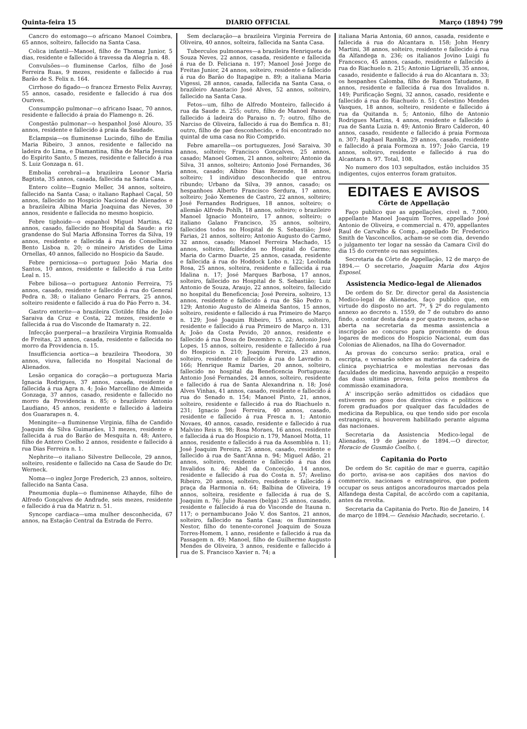Quinta-feira 15 DIARIO OFFICIAL Março (1894) 799
Cancro do estomago—o africano Manoel Coimbra, 65 annos, solteiro, fallecido na Santa Casa.
Colica infantil—Manoel, filho de Thomaz Junior, 5 dias, residente e fallecido á travessa da Alegria n. 48.
Convulsões—o fluminense Carlos, filho de José Ferreira Ruas, 9 mezes, residente e fallecido á rua Barão de S. Felix n. 164.
Cirrhose do figado—o francez Ernesto Felix Auvray, 55 annos, casado, residente e fallecido á rua dos Ourives.
Consumpção pulmonar—o africano Isaac, 70 annos, residente e fallecido á praia do Flamengo n. 26.
Congestão pulmonar—o hespanhol José Alouro, 35 annos, residente e fallecido á praia da Saudade.
Eclampsia—os fluminense Lucindo, filho de Emilia Maria Ribeiro, 3 annos, residente e fallecido na ladeira do Lima, e Diamantina, filha de Maria Jesuina do Espirito Santo, 5 mezes, residente e fallecido á rua S. Luiz Gonzaga n. 61.
Embolia cerebral—a brazileira Leonor Maria Baptista, 35 annos, casada, fallecida na Santa Casa.
Entero colite—Eugnio Meller, 34 annos, solteiro, fallecido na Santa Casa; o italiano Raphael Caçal, 50 annos, fallecido no Hospicio Nacional de Alienados e a brazileira Albina Maria Joaquina das Neves, 30 annos, residente e fallecida no mesmo hospicio.
Febre tiphoide—o espanhol Miguel Martins, 42 annos, casado, fallecido no Hospital da Saude: a rio grandense do Sul Maria Affonsina Torres da Silva, 19 annos, residente e fallecida á rua do Conselheiro Bento Lisboa n. 20; o mineiro Aristides de Lima Ornellas, 40 annos, fallecido no Hospicio da Saude.
Febre perniciosa—o portuguez João Maria dos Santos, 10 annos, residente e fallecido á rua Leite Leal n. 15.
Febre biliosa—o portuguez Antonio Ferreira, 75 annos, casado, residente e fallecido á rua do General Pedra n. 38; o italiano Genaro Ferrars, 25 annos, solteiro residente e fallecido á rua do Páo Ferro n. 34.
Gastro enterite—a brazileira Clotilde filha de João Saraiva da Cruz e Costa, 22 mezes, residente e fallecida á rua do Visconde de Itamaraty n. 22.
Infecção puerperal—a brazileira Virginia Romualda de Freitas, 23 annos, casada, residente e fallecida no morro da Providencia n. 15.
Insufficiencia aortica—a brazileira Theodora, 30 annos, viuva, fallecida no Hospital Nacional de Alienados.
Lesão organica do coração—a portugueza Maria Ignacia Rodrigues, 37 annos, casada, residente e fallecida á rua Agra n. 4; João Marcellino de Almeida Gonzaga, 37 annos, casado, residente e fallecido no morro da Providencia n. 85; o brazileiro Antonio Laudiano, 45 annos, residente e fallecido á ladeira dos Guararapes n. 4.
Meningite—a fluminense Virginia, filha de Candido Joaquim da Silva Guimarães, 13 mezes, residente e fallecida á rua do Barão de Mesquita n. 48; Antero, filho de Antero Coelho 2 annos, residente e fallecido á rua Dias Ferreira n. 1.
Nephrite—o italiano Silvestre Dellecole, 29 annos, solteiro, residente e fallecido na Casa de Saude do Dr. Werneck.
Noma—o inglez Jorge Frederich, 23 annos, solteiro, fallecido na Santa Casa.
Pneumonia dupla—o fluminense Athayde, filho de Alfredo Gonçalves de Andrade, seis mezes, residente e fallecido á rua da Matriz n. 51.
Syncope cardiaca—uma mulher desconhecida, 67 annos, na Estação Central da Estrada de Ferro.
Sem declaração—a brazileira Virginia Ferreira de Oliveira, 40 annos, solteira, fallecida na Santa Casa.
Tuberculos pulmonares—a brazileira Henriqueta de Souza Neves, 22 annos, casada, residente e fallecida á rua de D. Feliciana n. 197; Manoel José Jorge de Freitas Junior, 24 annos, solteiro, residente e fallecido á rua do Barão do Itapagipe n. 89; a italiana Maria Vigessi, 28 annos, casada, fallecida na Santa Casa, o brazileiro Anastacio José Alves, 52 annos, solteiro, fallecido na Santa Casa.
Fetos—um, filho de Alfredo Monteiro, fallecido á rua da Saude n. 255; outro, filho de Manoel Passos, fallecido á ladeira do Paraiso n. 7; outro, filho de Narciso de Oliveira, fallecido á rua do Bemfica n. 81; outro, filho de pae desconhecido, e foi encontrado no quintal de uma casa no Rio Comprido.
Febre amarella—os portuguezes, José Saraiva, 30 annos, solteiro; Francisco Gonçalves, 25 annos, casado; Manoel Gomes, 21 annos, solteiro; Antonio da Silva, 31 annos, solteiro; Antonio José Fernandes, 36 annos, casado; Albino Dias Rezende, 18 annos, solteiro; 1 individuo desconhecido que entrou ribundo; Urbano da Silva, 39 annos, casado; os hespanhoes Alberto Francisco Serdura, 17 annos, solteiro; João Xemenes de Castro, 22 annos, solteiro; José Fernandes Rodrigues, 18 annos, solteiro; o allemão Alfredo Pohlh, 18 annos, solteiro; o brazileiro Manoel Ignacio Monteiro, 17 annos, solteiro; o italiano Galano Francisco, 35 annos, solteiro, fallecidos todos no Hospital de S. Sebastião; José Farias, 21 annos, solteiro; Antonio Augusto do Carmo, 32 annos, casado; Manoel Ferreira Machado, 15 annos, solteiro, fallecidos no Hospital do Carmo; Maria do Carmo Duarte, 25 annos, casada, residente e fallecida á rua do Hoddock Lobo n. 122; Leolinda Rosa, 25 annos, solteira, residente e fallecida á rua Idalina n. 17; José Marques Barbosa, 17 annos, solteiro, fallecido no Hospital de S. Sebastião; Luiz Antonio de Souza, Araujo, 22 annos, solteiro, fallecido no hospital du Beneficencia; José Pereira, solteiro, 13 annos, residente e fallecido á rua de São Pedro n. 129; Antonio Augusto de Almeida Santos, 15 annos, solteiro, residente e fallecido á rua Primeiro de Março n. 129; José Joaquim Ribeiro, 15 annos, solteiro, residente e fallecido á rua Primeiro de Março n. 131 A; João da Costa Pevido, 20 annos, residente e fallecido á rua Dous de Dezembro n. 22; Antonio José Lopes, 15 annos, solteiro, residente e fallecido á rua do Hospicio n. 210; Joaquim Pereira, 23 annos, solteiro, residente e fallecido á rua do Lavradio n. 166; Henrique Ramiz Daries, 20 annos, solteiro, fallecido no hospital da Beneficencia Portugueza; Antonio José Fernandes, 24 annos, solteiro, residente e fallecido á rua de Santa Alexandrina n. 18; José Alves Vinhas, 41 annos, casado, residente e fallecido á rua do Senado n. 154; Manoel Pinto, 21, annos, solteiro, residente e fallecido á rua do Riachuelo n. 231; Ignacio José Ferreira, 40 annos, casado, residente e fallecido á rua Fresca n. 1; Antonio Novaes, 40 annos, casado, residente e fallecido á rua Malvino Reis n. 98; Rosa Moraes, 16 annos, residente e fallecida á rua do Hospicio n. 179, Manoel Motta, 11 annos, residente e fallecido á rua da Assembléa n. 11; José Joaquim Pereira, 25 annos, casado, residente e fallecido á rua de Sant'Anna n. 94; Miguel Adão, 21 annos, solteiro, residente e fallecido á rua dos Invalidos n. 46; Abel da Conceição, 14 annos, residente e fallecido á rua do Costa n. 57; Avelino Ribeiro, 20 annos, solteiro, residente e fallecido á praça da Harmonia n. 64; Balbina de Oliveira, 19 annos, solteira, residente e fallecida á rua de S. Joaquim n. 76; Julie Roanes (belga) 25 annos, casado, residente e fallecido á rua do Visconde de Itauna n. 117; o pernambucano João V. dos Santos, 21 annos, solteiro, fallecido na Santa Casa; os fluminenses Nestor, filho do tenente-coronel Joaquim de Souza Torres-Homem, 1 anno, residente e fallecido á rua da Passagem n. 49; Manoel, filho de Guilherme Augusto Mendes de Oliveira, 3 annos, residente e fallecido á rua de S. Francisco Xavier n. 74; a
italiana Maria Antonia, 60 annos, casada, residente e fallecida á rua do Alcantara n. 158; John Henry Martini, 38 annos, solteiro, residente e fallecido á rua da Alfandega n. 236; os italianos Jovino Luigi fu Francesco, 45 annos, casado, residente e fallecido á rua do Riachuelo n. 215; Antonio Ligriarelli, 35 annos, casado, residente e fallecido á rua do Alcantara n. 33; os hespanhes Calomba, filho de Ramon Tatudame, 8 annos, residente e fallecida á rua dos Invalidos n. 149; Purificação Segni, 32 annos, casado, residente e fallecido á rua do Riachuelo n. 51; Celestino Mendes Vasques, 18 annos, solteiro, residente e fallecido á rua da Quitanda n. 5; Antonio, filho de Antonio Rodrigues Martins, 4 annos, residente e fallecido á rua de Santa Luzia n. 49; Antonio Braro Calderon, 40 annos, casado, residente e fallecido á praia Formoza n. 307; Raphael Rambla, 29 annos, casado, residente e fallecido á praia Formoza n. 197; João Garcia, 19 annos, solteiro, residente e fallecido á rua do Alcantara n. 97. Total, 108.
No numero dos 103 sepultados, estão incluidos 35 indigentes, cujos enterros foram gratuitos.
EDITAES E AVISOS
Côrte de Appellação
Faço publico que as appellações, civel n. 7.000, appellante Manoel Joaquim Torres, appellado José Antonio de Oliveira, e commercial n. 470, appellantes Raul de Carvalho & Comp., appellado Dr. Frederico Smith de Vasconcellos, acham-se se com dia, devendo o julgamento ter logar na sessão da Camara Civil do dia 15 do corrente ou nas seguintes.
Secretaria da Côrte de Appellação, 12 de março de 1894.— O secretario, Joaquim Maria dos Anjos Esposel.
Assistencia Medico-legal de Alienados
De ordem do Sr. Dr. director geral da Assistencia Medico-legal de Alienados, faço publico que, em virtude do disposto no art. 7º, § 2º do regulamento annexo ao decreto n. 1559, de 7 de outubro do anno findo, a contar desta data e por quatro mezes, acha-se aberta na secretaria da mesma assistencia a inscripção ao concurso para provimento de dous logares de medicos do Hospicio Nacional, eum das Colonias de Alienados, na Ilha do Governador.
As provas do concurso serão: pratica, oral e escripta, e versarão sobre as materias da cadeira de clinica psychiatrica e molestias nervosas das faculdades de medicina, havendo arguição a respeito das duas ultimas provas, feita pelos membros da commissão examinadora.
A' inscripção serão admittidos os cidadãos que estiverem no goso dos direitos civis e politicos e forem graduados por qualquer das faculdades de medicina da Republica, ou que tendo sido por escola estrangeira, si houverem habilitado perante alguma das nacionaes.
Secretaria da Assistencia Medico-legal de Alienados, 19 de janeiro de 1894.—O director, Horacio de Gusmão Coelho. (.
Capitania do Porto
De ordem do Sr. capitão de mar e guerra, capitão do porto, avisa-se aos capitães dos navios do commercio, nacionaes e estrangeiros, que podem occupar os seus antigos ancoradouros marcados pela Alfandega desta Capital, de accôrdo com a capitania, antes da revolta.
Secretaria da Capitania do Porto. Rio de Janeiro, 14 de março de 1894.— Genésio Machado, secretario. (.